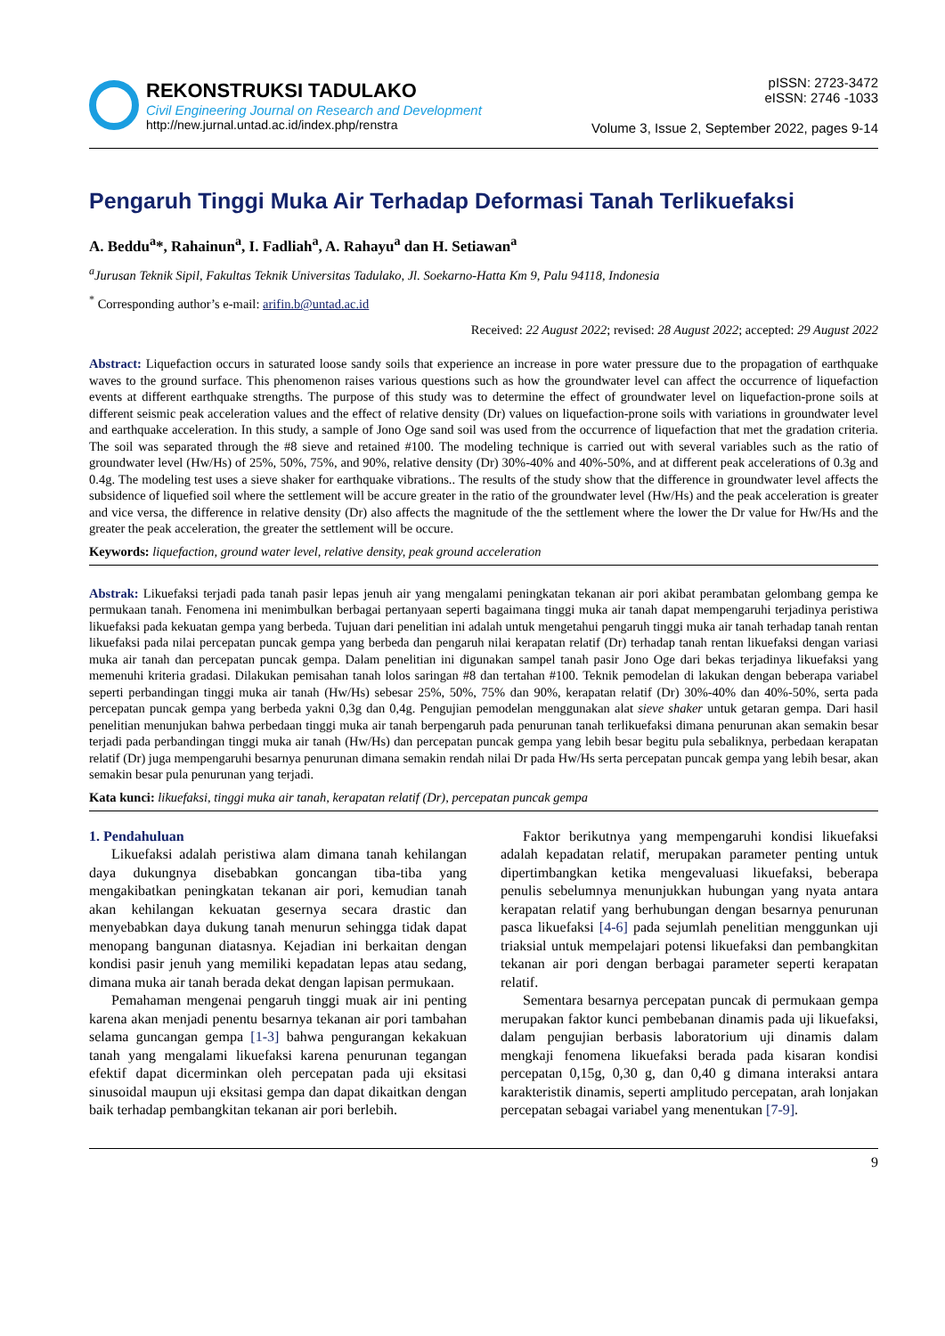REKONSTRUKSI TADULAKO
Civil Engineering Journal on Research and Development
http://new.jurnal.untad.ac.id/index.php/renstra
pISSN: 2723-3472
eISSN: 2746 -1033
Volume 3, Issue 2, September 2022, pages 9-14
Pengaruh Tinggi Muka Air Terhadap Deformasi Tanah Terlikuefaksi
A. Beddu<sup>a</sup>*, Rahainun<sup>a</sup>, I. Fadliah<sup>a</sup>, A. Rahayu<sup>a</sup> dan H. Setiawan<sup>a</sup>
<sup>a</sup> Jurusan Teknik Sipil, Fakultas Teknik Universitas Tadulako, Jl. Soekarno-Hatta Km 9, Palu 94118, Indonesia
<sup>*</sup> Corresponding author’s e-mail: arifin.b@untad.ac.id
Received: 22 August 2022; revised: 28 August 2022; accepted: 29 August 2022
Abstract: Liquefaction occurs in saturated loose sandy soils that experience an increase in pore water pressure due to the propagation of earthquake waves to the ground surface. This phenomenon raises various questions such as how the groundwater level can affect the occurrence of liquefaction events at different earthquake strengths. The purpose of this study was to determine the effect of groundwater level on liquefaction-prone soils at different seismic peak acceleration values and the effect of relative density (Dr) values on liquefaction-prone soils with variations in groundwater level and earthquake acceleration. In this study, a sample of Jono Oge sand soil was used from the occurrence of liquefaction that met the gradation criteria. The soil was separated through the #8 sieve and retained #100. The modeling technique is carried out with several variables such as the ratio of groundwater level (Hw/Hs) of 25%, 50%, 75%, and 90%, relative density (Dr) 30%-40% and 40%-50%, and at different peak accelerations of 0.3g and 0.4g. The modeling test uses a sieve shaker for earthquake vibrations.. The results of the study show that the difference in groundwater level affects the subsidence of liquefied soil where the settlement will be accure greater in the ratio of the groundwater level (Hw/Hs) and the peak acceleration is greater and vice versa, the difference in relative density (Dr) also affects the magnitude of the the settlement where the lower the Dr value for Hw/Hs and the greater the peak acceleration, the greater the settlement will be occure.
Keywords: liquefaction, ground water level, relative density, peak ground acceleration
Abstrak: Likuefaksi terjadi pada tanah pasir lepas jenuh air yang mengalami peningkatan tekanan air pori akibat perambatan gelombang gempa ke permukaan tanah. Fenomena ini menimbulkan berbagai pertanyaan seperti bagaimana tinggi muka air tanah dapat mempengaruhi terjadinya peristiwa likuefaksi pada kekuatan gempa yang berbeda. Tujuan dari penelitian ini adalah untuk mengetahui pengaruh tinggi muka air tanah terhadap tanah rentan likuefaksi pada nilai percepatan puncak gempa yang berbeda dan pengaruh nilai kerapatan relatif (Dr) terhadap tanah rentan likuefaksi dengan variasi muka air tanah dan percepatan puncak gempa. Dalam penelitian ini digunakan sampel tanah pasir Jono Oge dari bekas terjadinya likuefaksi yang memenuhi kriteria gradasi. Dilakukan pemisahan tanah lolos saringan #8 dan tertahan #100. Teknik pemodelan di lakukan dengan beberapa variabel seperti perbandingan tinggi muka air tanah (Hw/Hs) sebesar 25%, 50%, 75% dan 90%, kerapatan relatif (Dr) 30%-40% dan 40%-50%, serta pada percepatan puncak gempa yang berbeda yakni 0,3g dan 0,4g. Pengujian pemodelan menggunakan alat sieve shaker untuk getaran gempa. Dari hasil penelitian menunjukan bahwa perbedaan tinggi muka air tanah berpengaruh pada penurunan tanah terlikuefaksi dimana penurunan akan semakin besar terjadi pada perbandingan tinggi muka air tanah (Hw/Hs) dan percepatan puncak gempa yang lebih besar begitu pula sebaliknya, perbedaan kerapatan relatif (Dr) juga mempengaruhi besarnya penurunan dimana semakin rendah nilai Dr pada Hw/Hs serta percepatan puncak gempa yang lebih besar, akan semakin besar pula penurunan yang terjadi.
Kata kunci: likuefaksi, tinggi muka air tanah, kerapatan relatif (Dr), percepatan puncak gempa
1. Pendahuluan
Likuefaksi adalah peristiwa alam dimana tanah kehilangan daya dukungnya disebabkan goncangan tiba-tiba yang mengakibatkan peningkatan tekanan air pori, kemudian tanah akan kehilangan kekuatan gesernya secara drastic dan menyebabkan daya dukung tanah menurun sehingga tidak dapat menopang bangunan diatasnya. Kejadian ini berkaitan dengan kondisi pasir jenuh yang memiliki kepadatan lepas atau sedang, dimana muka air tanah berada dekat dengan lapisan permukaan.
Pemahaman mengenai pengaruh tinggi muak air ini penting karena akan menjadi penentu besarnya tekanan air pori tambahan selama guncangan gempa [1-3] bahwa pengurangan kekakuan tanah yang mengalami likuefaksi karena penurunan tegangan efektif dapat dicerminkan oleh percepatan pada uji eksitasi sinusoidal maupun uji eksitasi gempa dan dapat dikaitkan dengan baik terhadap pembangkitan tekanan air pori berlebih.
Faktor berikutnya yang mempengaruhi kondisi likuefaksi adalah kepadatan relatif, merupakan parameter penting untuk dipertimbangkan ketika mengevaluasi likuefaksi, beberapa penulis sebelumnya menunjukkan hubungan yang nyata antara kerapatan relatif yang berhubungan dengan besarnya penurunan pasca likuefaksi [4-6] pada sejumlah penelitian menggunkan uji triaksial untuk mempelajari potensi likuefaksi dan pembangkitan tekanan air pori dengan berbagai parameter seperti kerapatan relatif.
Sementara besarnya percepatan puncak di permukaan gempa merupakan faktor kunci pembebanan dinamis pada uji likuefaksi, dalam pengujian berbasis laboratorium uji dinamis dalam mengkaji fenomena likuefaksi berada pada kisaran kondisi percepatan 0,15g, 0,30 g, dan 0,40 g dimana interaksi antara karakteristik dinamis, seperti amplitudo percepatan, arah lonjakan percepatan sebagai variabel yang menentukan [7-9].
9